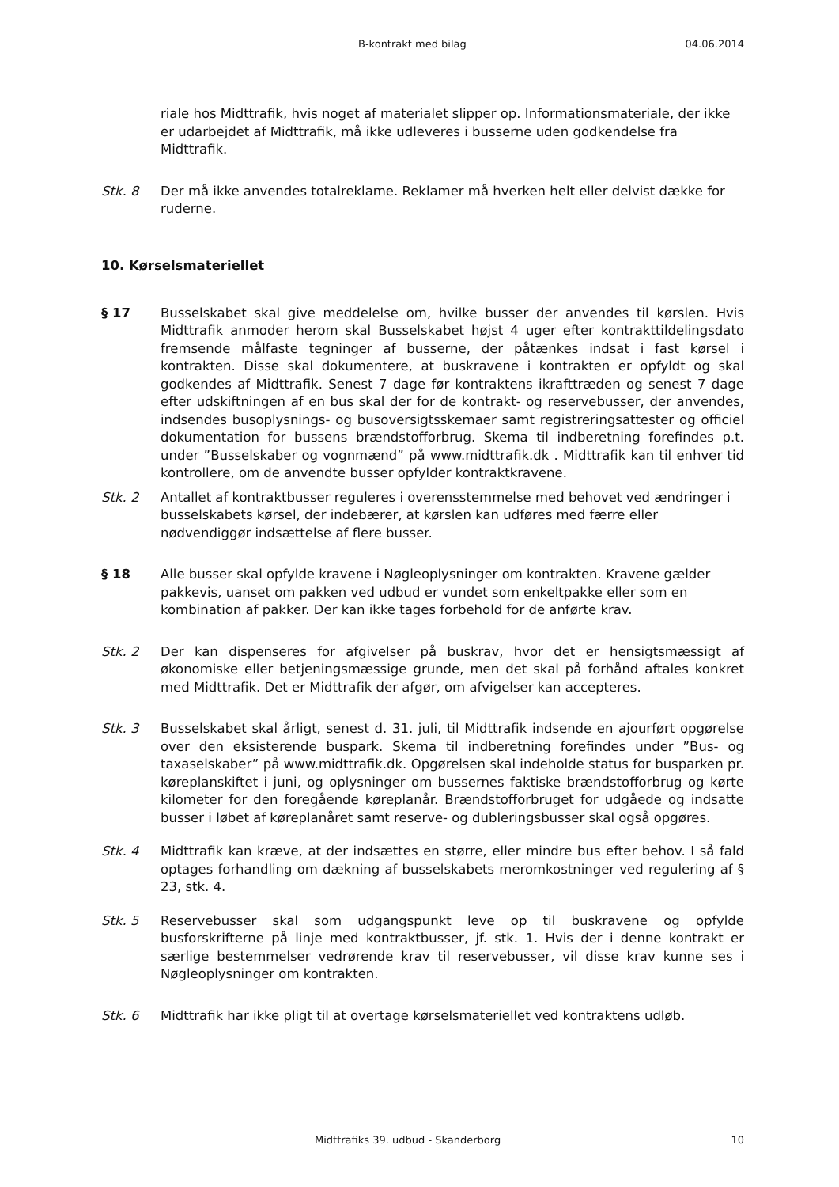B-kontrakt med bilag 04.06.2014
riale hos Midttrafik, hvis noget af materialet slipper op. Informationsmateriale, der ikke er udarbejdet af Midttrafik, må ikke udleveres i busserne uden godkendelse fra Midttrafik.
Stk. 8 Der må ikke anvendes totalreklame. Reklamer må hverken helt eller delvist dække for ruderne.
10. Kørselsmateriellet
§ 17 Busselskabet skal give meddelelse om, hvilke busser der anvendes til kørslen. Hvis Midttrafik anmoder herom skal Busselskabet højst 4 uger efter kontrakttildelingsdato fremsende målfaste tegninger af busserne, der påtænkes indsat i fast kørsel i kontrakten. Disse skal dokumentere, at buskravene i kontrakten er opfyldt og skal godkendes af Midttrafik. Senest 7 dage før kontraktens ikrafttræden og senest 7 dage efter udskiftningen af en bus skal der for de kontrakt- og reservebusser, der anvendes, indsendes busoplysnings- og busoversigtsskemaer samt registreringsattester og officiel dokumentation for bussens brændstofforbrug. Skema til indberetning forefindes p.t. under ”Busselskaber og vognmænd” på www.midttrafik.dk . Midttrafik kan til enhver tid kontrollere, om de anvendte busser opfylder kontraktkravene.
Stk. 2 Antallet af kontraktbusser reguleres i overensstemmelse med behovet ved ændringer i busselskabets kørsel, der indebærer, at kørslen kan udføres med færre eller nødvendiggør indsættelse af flere busser.
§ 18 Alle busser skal opfylde kravene i Nøgleoplysninger om kontrakten. Kravene gælder pakkevis, uanset om pakken ved udbud er vundet som enkeltpakke eller som en kombination af pakker. Der kan ikke tages forbehold for de anførte krav.
Stk. 2 Der kan dispenseres for afgivelser på buskrav, hvor det er hensigtsmæssigt af økonomiske eller betjeningsmæssige grunde, men det skal på forhånd aftales konkret med Midttrafik. Det er Midttrafik der afgør, om afvigelser kan accepteres.
Stk. 3 Busselskabet skal årligt, senest d. 31. juli, til Midttrafik indsende en ajourført opgørelse over den eksisterende buspark. Skema til indberetning forefindes under ”Bus- og taxaselskaber” på www.midttrafik.dk. Opgørelsen skal indeholde status for busparken pr. køreplanskiftet i juni, og oplysninger om bussernes faktiske brændstofforbrug og kørte kilometer for den foregående køreplanår. Brændstofforbruget for udgåede og indsatte busser i løbet af køreplanåret samt reserve- og dubleringsbusser skal også opgøres.
Stk. 4 Midttrafik kan kræve, at der indsættes en større, eller mindre bus efter behov. I så fald optages forhandling om dækning af busselskabets meromkostninger ved regulering af § 23, stk. 4.
Stk. 5 Reservebusser skal som udgangspunkt leve op til buskravene og opfylde busforskrifterne på linje med kontraktbusser, jf. stk. 1. Hvis der i denne kontrakt er særlige bestemmelser vedrørende krav til reservebusser, vil disse krav kunne ses i Nøgleoplysninger om kontrakten.
Stk. 6 Midttrafik har ikke pligt til at overtage kørselsmateriellet ved kontraktens udløb.
Midttrafiks 39. udbud - Skanderborg 10